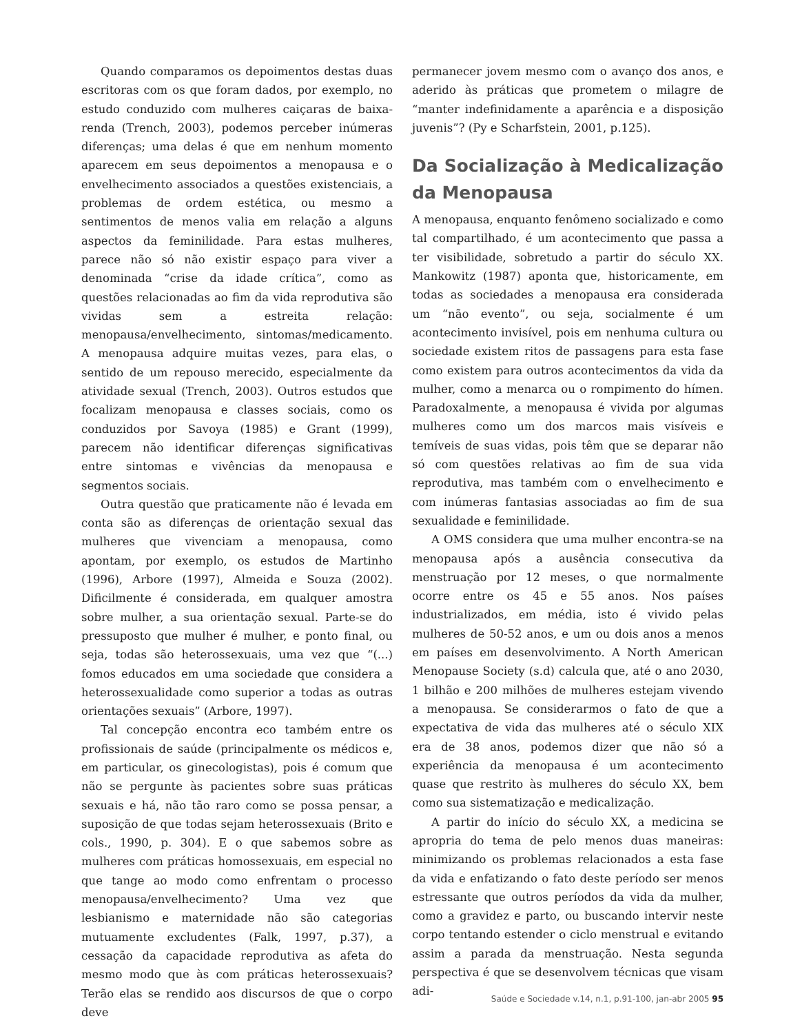Quando comparamos os depoimentos destas duas escritoras com os que foram dados, por exemplo, no estudo conduzido com mulheres caiçaras de baixa-renda (Trench, 2003), podemos perceber inúmeras diferenças; uma delas é que em nenhum momento aparecem em seus depoimentos a menopausa e o envelhecimento associados a questões existenciais, a problemas de ordem estética, ou mesmo a sentimentos de menos valia em relação a alguns aspectos da feminilidade. Para estas mulheres, parece não só não existir espaço para viver a denominada “crise da idade crítica”, como as questões relacionadas ao fim da vida reprodutiva são vividas sem a estreita relação: menopausa/envelhecimento, sintomas/medicamento. A menopausa adquire muitas vezes, para elas, o sentido de um repouso merecido, especialmente da atividade sexual (Trench, 2003). Outros estudos que focalizam menopausa e classes sociais, como os conduzidos por Savoya (1985) e Grant (1999), parecem não identificar diferenças significativas entre sintomas e vivências da menopausa e segmentos sociais.
Outra questão que praticamente não é levada em conta são as diferenças de orientação sexual das mulheres que vivenciam a menopausa, como apontam, por exemplo, os estudos de Martinho (1996), Arbore (1997), Almeida e Souza (2002). Dificilmente é considerada, em qualquer amostra sobre mulher, a sua orientação sexual. Parte-se do pressuposto que mulher é mulher, e ponto final, ou seja, todas são heterossexuais, uma vez que “(...) fomos educados em uma sociedade que considera a heterossexualidade como superior a todas as outras orientações sexuais” (Arbore, 1997).
Tal concepção encontra eco também entre os profissionais de saúde (principalmente os médicos e, em particular, os ginecologistas), pois é comum que não se pergunte às pacientes sobre suas práticas sexuais e há, não tão raro como se possa pensar, a suposição de que todas sejam heterossexuais (Brito e cols., 1990, p. 304). E o que sabemos sobre as mulheres com práticas homossexuais, em especial no que tange ao modo como enfrentam o processo menopausa/envelhecimento? Uma vez que lesbianismo e maternidade não são categorias mutuamente excludentes (Falk, 1997, p.37), a cessação da capacidade reprodutiva as afeta do mesmo modo que às com práticas heterossexuais? Terão elas se rendido aos discursos de que o corpo deve
permanecer jovem mesmo com o avanço dos anos, e aderido às práticas que prometem o milagre de “manter indefinidamente a aparência e a disposição juvenis”? (Py e Scharfstein, 2001, p.125).
Da Socialização à Medicalização da Menopausa
A menopausa, enquanto fenômeno socializado e como tal compartilhado, é um acontecimento que passa a ter visibilidade, sobretudo a partir do século XX. Mankowitz (1987) aponta que, historicamente, em todas as sociedades a menopausa era considerada um “não evento”, ou seja, socialmente é um acontecimento invisível, pois em nenhuma cultura ou sociedade existem ritos de passagens para esta fase como existem para outros acontecimentos da vida da mulher, como a menarca ou o rompimento do hímen. Paradoxalmente, a menopausa é vivida por algumas mulheres como um dos marcos mais visíveis e temíveis de suas vidas, pois têm que se deparar não só com questões relativas ao fim de sua vida reprodutiva, mas também com o envelhecimento e com inúmeras fantasias associadas ao fim de sua sexualidade e feminilidade.
A OMS considera que uma mulher encontra-se na menopausa após a ausência consecutiva da menstruação por 12 meses, o que normalmente ocorre entre os 45 e 55 anos. Nos países industrializados, em média, isto é vivido pelas mulheres de 50-52 anos, e um ou dois anos a menos em países em desenvolvimento. A North American Menopause Society (s.d) calcula que, até o ano 2030, 1 bilhão e 200 milhões de mulheres estejam vivendo a menopausa. Se considerarmos o fato de que a expectativa de vida das mulheres até o século XIX era de 38 anos, podemos dizer que não só a experiência da menopausa é um acontecimento quase que restrito às mulheres do século XX, bem como sua sistematização e medicalização.
A partir do início do século XX, a medicina se apropria do tema de pelo menos duas maneiras: minimizando os problemas relacionados a esta fase da vida e enfatizando o fato deste período ser menos estressante que outros períodos da vida da mulher, como a gravidez e parto, ou buscando intervir neste corpo tentando estender o ciclo menstrual e evitando assim a parada da menstruação. Nesta segunda perspectiva é que se desenvolvem técnicas que visam adi-
Saúde e Sociedade v.14, n.1, p.91-100, jan-abr 2005 95